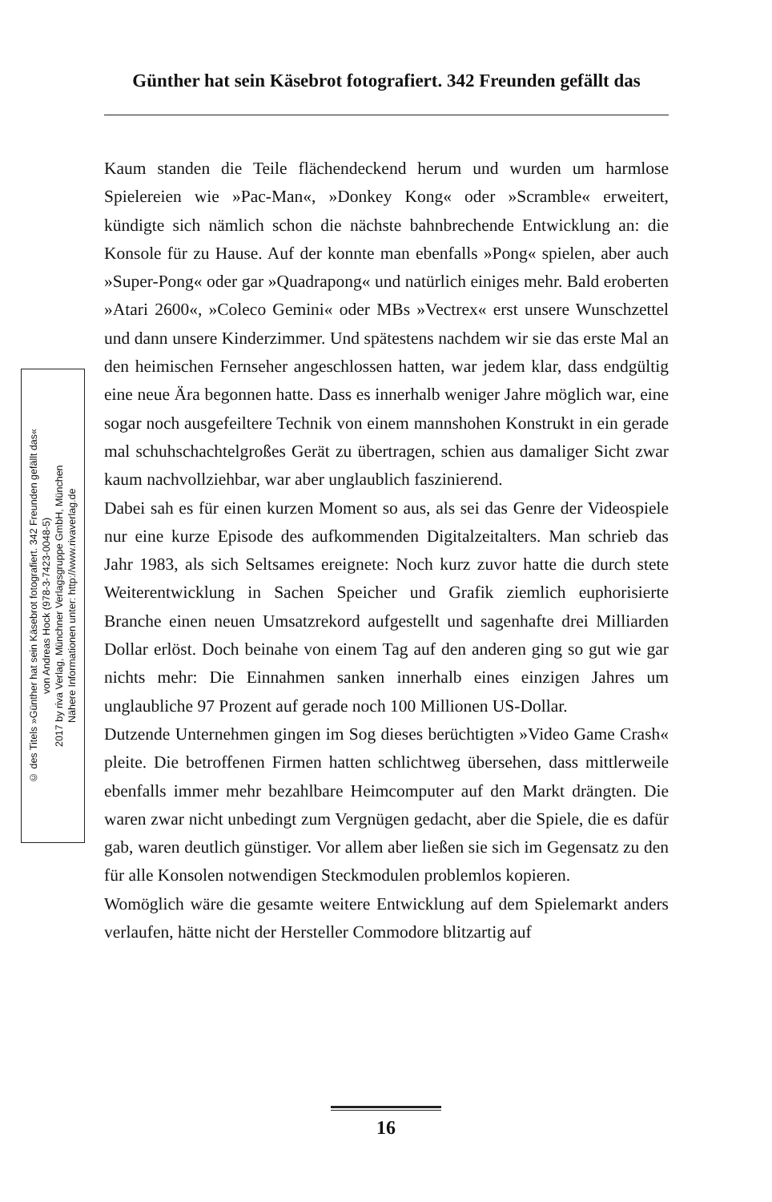Günther hat sein Käsebrot fotografiert. 342 Freunden gefällt das
© des Titels »Günther hat sein Käsebrot fotografiert. 342 Freunden gefällt das«
von Andreas Hock (978-3-7423-0048-5)
2017 by riva Verlag, Münchner Verlagsgruppe GmbH, München
Nähere Informationen unter: http://www.rivaverlag.de
Kaum standen die Teile flächendeckend herum und wurden um harmlose Spielereien wie »Pac-Man«, »Donkey Kong« oder »Scramble« erweitert, kündigte sich nämlich schon die nächste bahnbrechende Entwicklung an: die Konsole für zu Hause. Auf der konnte man ebenfalls »Pong« spielen, aber auch »Super-Pong« oder gar »Quadrapong« und natürlich einiges mehr. Bald eroberten »Atari 2600«, »Coleco Gemini« oder MBs »Vectrex« erst unsere Wunschzettel und dann unsere Kinderzimmer. Und spätestens nachdem wir sie das erste Mal an den heimischen Fernseher angeschlossen hatten, war jedem klar, dass endgültig eine neue Ära begonnen hatte. Dass es innerhalb weniger Jahre möglich war, eine sogar noch ausgefeiltere Technik von einem mannshohen Konstrukt in ein gerade mal schuhschachtelgroßes Gerät zu übertragen, schien aus damaliger Sicht zwar kaum nachvollziehbar, war aber unglaublich faszinierend.
Dabei sah es für einen kurzen Moment so aus, als sei das Genre der Videospiele nur eine kurze Episode des aufkommenden Digitalzeitalters. Man schrieb das Jahr 1983, als sich Seltsames ereignete: Noch kurz zuvor hatte die durch stete Weiterentwicklung in Sachen Speicher und Grafik ziemlich euphorisierte Branche einen neuen Umsatzrekord aufgestellt und sagenhafte drei Milliarden Dollar erlöst. Doch beinahe von einem Tag auf den anderen ging so gut wie gar nichts mehr: Die Einnahmen sanken innerhalb eines einzigen Jahres um unglaubliche 97 Prozent auf gerade noch 100 Millionen US-Dollar.
Dutzende Unternehmen gingen im Sog dieses berüchtigten »Video Game Crash« pleite. Die betroffenen Firmen hatten schlichtweg übersehen, dass mittlerweile ebenfalls immer mehr bezahlbare Heimcomputer auf den Markt drängten. Die waren zwar nicht unbedingt zum Vergnügen gedacht, aber die Spiele, die es dafür gab, waren deutlich günstiger. Vor allem aber ließen sie sich im Gegensatz zu den für alle Konsolen notwendigen Steckmodulen problemlos kopieren.
Womöglich wäre die gesamte weitere Entwicklung auf dem Spielemarkt anders verlaufen, hätte nicht der Hersteller Commodore blitzartig auf
16